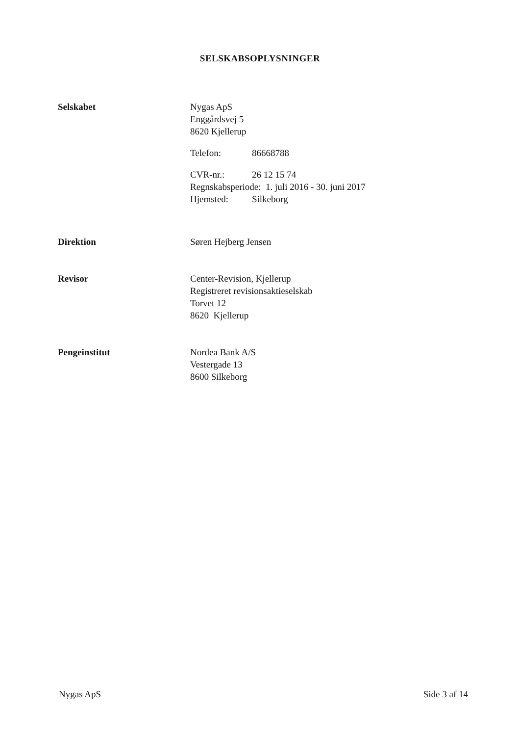SELSKABSOPLYSNINGER
Selskabet Nygas ApS
Enggårdsvej 5
8620 Kjellerup
Telefon: 86668788
CVR-nr.: 26 12 15 74
Regnskabsperiode: 1. juli 2016 - 30. juni 2017
Hjemsted: Silkeborg
Direktion Søren Hejberg Jensen
Revisor Center-Revision, Kjellerup
Registreret revisionsaktieselskab
Torvet 12
8620 Kjellerup
Pengeinstitut Nordea Bank A/S
Vestergade 13
8600 Silkeborg
Nygas ApS Side 3 af 14